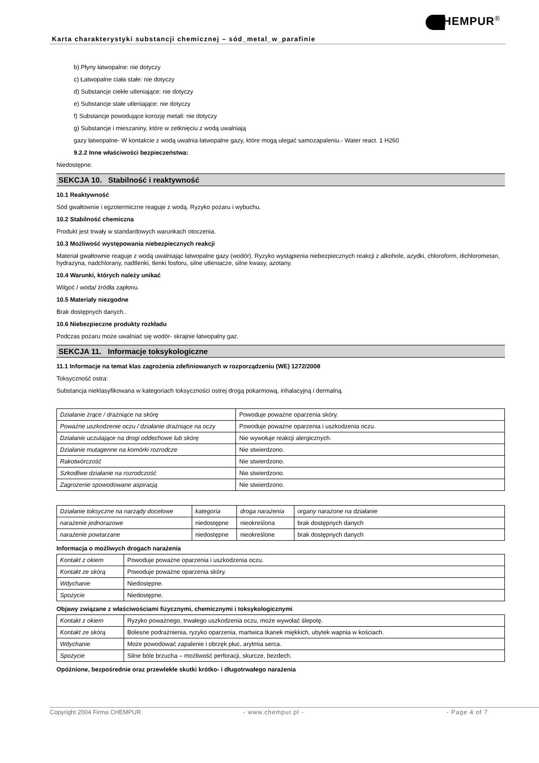Karta charakterystyki substancji chemicznej – sód_metal_w_parafinie
HEMPUR<sup>®</sup>
b) Płyny łatwopalne: nie dotyczy
c) Łatwopalne ciała stałe: nie dotyczy
d) Substancje ciekłe utleniające: nie dotyczy
e) Substancje stałe utleniające: nie dotyczy
f) Substancje powodujące korozję metali: nie dotyczy
g) Substancje i mieszaniny, które w zetknięciu z wodą uwalniają
gazy łatwopalne- W kontakcie z wodą uwalnia łatwopalne gazy, które mogą ulegać samozapaleniu.- Water react. 1 H260
9.2.2 Inne właściwości bezpieczeństwa:
Niedostępne.
SEKCJA 10. Stabilność i reaktywność
10.1 Reaktywność
Sód gwałtownie i egzotermiczne reaguje z wodą. Ryzyko pożaru i wybuchu.
10.2 Stabilność chemiczna
Produkt jest trwały w standardowych warunkach otoczenia.
10.3 Możliwość występowania niebezpiecznych reakcji
Materiał gwałtownie reaguje z wodą uwalniając łatwopalne gazy (wodór). Ryzyko wystąpienia niebezpiecznych reakcji z alkohole, azydki, chloroform, dichlorometan, hydrazyna, nadchlorany, nadtlenki, tlenki fosforu, silne utleniacze, silne kwasy, azotany.
10.4 Warunki, których należy unikać
Wilgoć / woda/ źródła zapłonu.
10.5 Materiały niezgodne
Brak dostępnych danych..
10.6 Niebezpieczne produkty rozkładu
Podczas pożaru może uwalniać się wodór- skrajnie łatwopalny gaz.
SEKCJA 11. Informacje toksykologiczne
11.1 Informacje na temat klas zagrożenia zdefiniowanych w rozporządzeniu (WE) 1272/2008
Toksyczność ostra:
Substancja nieklasyfikowana w kategoriach toksyczności ostrej drogą pokarmową, inhalacyjną i dermalną.
| Działanie żrące / drażniące na skórę | Powoduje poważne oparzenia skóry. |
| Poważne uszkodzenie oczu / działanie drażniące na oczy | Powoduje poważne oparzenia i uszkodzenia oczu. |
| Działanie uczulające na drogi oddechowe lub skórę | Nie wywołuje reakcji alergicznych. |
| Działanie mutagenne na komórki rozrodcze | Nie stwierdzono. |
| Rakotwórczość | Nie stwierdzono. |
| Szkodliwe działanie na rozrodczość | Nie stwierdzono. |
| Zagrożenie spowodowane aspiracją | Nie stwierdzono. |
| Działanie toksyczne na narządy docelowe | kategoria | droga narażenia | organy narażone na działanie |
| narażenie jednorazowe | niedostępne | nieokreślona | brak dostępnych danych |
| narażenie powtarzane | niedostępne | nieokreślone | brak dostępnych danych |
Informacja o możliwych drogach narażenia
| Kontakt z okiem | Powoduje poważne oparzenia i uszkodzenia oczu. |
| Kontakt ze skórą | Powoduje poważne oparzenia skóry. |
| Wdychanie | Niedostępne. |
| Spożycie | Niedostępne. |
Objawy związane z właściwościami fizycznymi, chemicznymi i toksykologicznymi
| Kontakt z okiem | Ryzyko poważnego, trwałego uszkodzenia oczu, może wywołać ślepotę. |
| Kontakt ze skórą | Bolesne podrażnienia, ryzyko oparzenia, martwica tkanek miękkich, ubytek wapnia w kościach. |
| Wdychanie | Może powodować zapalenie i obrzęk płuc, arytmia serca. |
| Spożycie | Silne bóle brzucha – możliwość perforacji, skurcze, bezdech. |
Opóźnione, bezpośrednie oraz przewlekłe skutki krótko- i długotrwałego narażenia
Copyright 2004 Firma CHEMPUR - www.chempur.pl - - Page 4 of 7